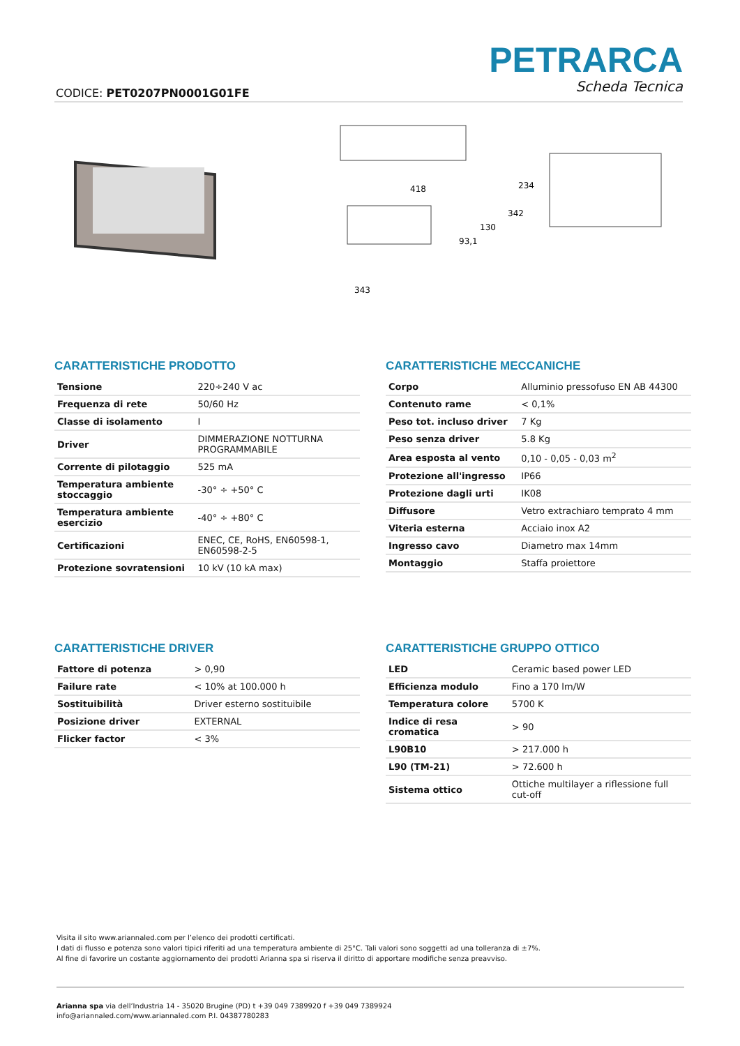CODICE: PET0207PN0001G01FE
PETRARCA
Scheda Tecnica
418
343
93,1
130
342
234
CARATTERISTICHE PRODOTTO
| Tensione | 220÷240 V ac |
| Frequenza di rete | 50/60 Hz |
| Classe di isolamento | I |
| Driver | DIMMERAZIONE NOTTURNA PROGRAMMABILE |
| Corrente di pilotaggio | 525 mA |
| Temperatura ambiente stoccaggio | -30° ÷ +50° C |
| Temperatura ambiente esercizio | -40° ÷ +80° C |
| Certificazioni | ENEC, CE, RoHS, EN60598-1, EN60598-2-5 |
| Protezione sovratensioni | 10 kV (10 kA max) |
CARATTERISTICHE MECCANICHE
| Corpo | Alluminio pressofuso EN AB 44300 |
| Contenuto rame | < 0,1% |
| Peso tot. incluso driver | 7 Kg |
| Peso senza driver | 5.8 Kg |
| Area esposta al vento | 0,10 - 0,05 - 0,03 m<sup>2</sup> |
| Protezione all'ingresso | IP66 |
| Protezione dagli urti | IK08 |
| Diffusore | Vetro extrachiaro temprato 4 mm |
| Viteria esterna | Acciaio inox A2 |
| Ingresso cavo | Diametro max 14mm |
| Montaggio | Staffa proiettore |
CARATTERISTICHE DRIVER
| Fattore di potenza | > 0,90 |
| Failure rate | < 10% at 100.000 h |
| Sostituibilità | Driver esterno sostituibile |
| Posizione driver | EXTERNAL |
| Flicker factor | < 3% |
CARATTERISTICHE GRUPPO OTTICO
| LED | Ceramic based power LED |
| Efficienza modulo | Fino a 170 lm/W |
| Temperatura colore | 5700 K |
| Indice di resa cromatica | > 90 |
| L90B10 | > 217.000 h |
| L90 (TM-21) | > 72.600 h |
| Sistema ottico | Ottiche multilayer a riflessione full cut-off |
Visita il sito www.ariannaled.com per l’elenco dei prodotti certificati.
I dati di flusso e potenza sono valori tipici riferiti ad una temperatura ambiente di 25°C. Tali valori sono soggetti ad una tolleranza di ±7%.
Al fine di favorire un costante aggiornamento dei prodotti Arianna spa si riserva il diritto di apportare modifiche senza preavviso.
Arianna spa via dell’Industria 14 - 35020 Brugine (PD) t +39 049 7389920 f +39 049 7389924
info@ariannaled.com/www.ariannaled.com P.I. 04387780283